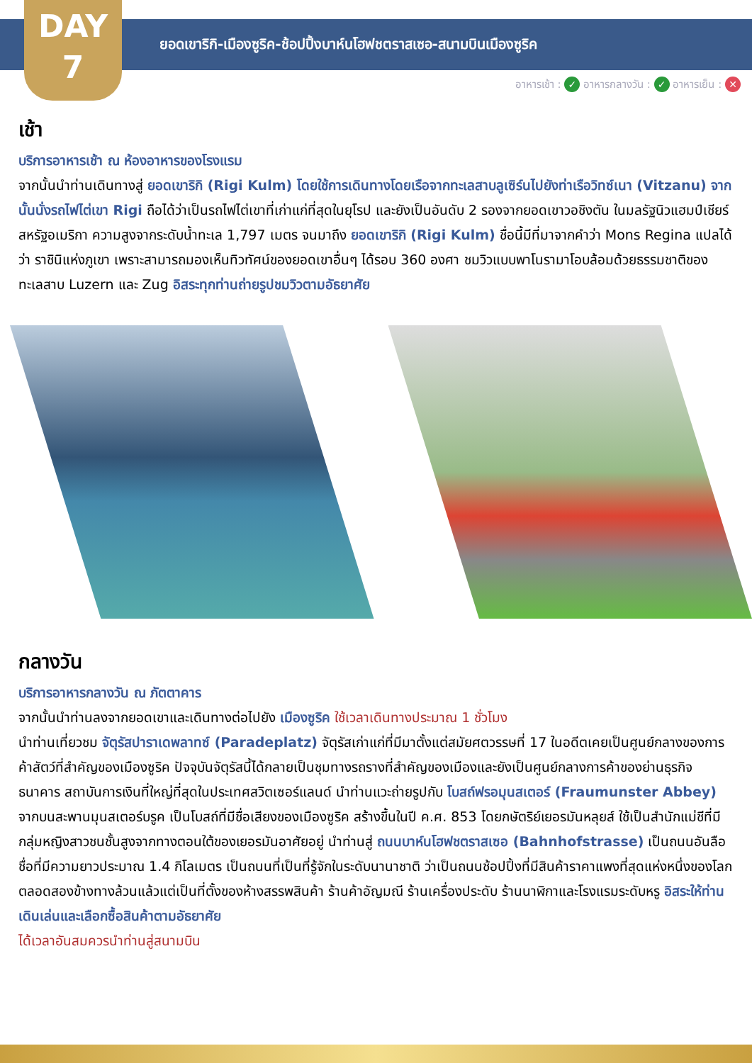DAY
7
ยอดเขาริกิ-เมืองซูริค-ช้อปปิ้งบาห์นโฮฟชตราสเซอ-สนามบินเมืองซูริค
อาหารเช้า : ✓ อาหารกลางวัน : ✓ อาหารเย็น : ✕
เช้า
บริการอาหารเช้า ณ ห้องอาหารของโรงแรม
จากนั้นนำท่านเดินทางสู่ ยอดเขาริกิ (Rigi Kulm) โดยใช้การเดินทางโดยเรือจากทะเลสาบลูเซิร์นไปยังท่าเรือวิทซ์เนา (Vitzanu) จากนั้นนั่งรถไฟไต่เขา Rigi ถือได้ว่าเป็นรถไฟไต่เขาที่เก่าแก่ที่สุดในยุโรป และยังเป็นอันดับ 2 รองจากยอดเขาวอชิงตัน ในมลรัฐนิวแฮมป์เชียร์ สหรัฐอเมริกา ความสูงจากระดับน้ำทะเล 1,797 เมตร จนมาถึง ยอดเขาริกิ (Rigi Kulm) ชื่อนี้มีที่มาจากคำว่า Mons Regina แปลได้ว่า ราชินิแห่งภูเขา เพราะสามารถมองเห็นทิวทัศน์ของยอดเขาอื่นๆ ได้รอบ 360 องศา ชมวิวแบบพาโนรามาโอบล้อมด้วยธรรมชาติของทะเลสาบ Luzern และ Zug อิสระทุกท่านถ่ายรูปชมวิวตามอัธยาศัย
กลางวัน
บริการอาหารกลางวัน ณ ภัตตาคาร
จากนั้นนำท่านลงจากยอดเขาและเดินทางต่อไปยัง เมืองซูริค ใช้เวลาเดินทางประมาณ 1 ชั่วโมง
นำท่านเที่ยวชม จัตุรัสปาราเดพลาทซ์ (Paradeplatz) จัตุรัสเก่าแก่ที่มีมาตั้งแต่สมัยศตวรรษที่ 17 ในอดีตเคยเป็นศูนย์กลางของการค้าสัตว์ที่สำคัญของเมืองซูริค ปัจจุบันจัตุรัสนี้ได้กลายเป็นชุมทางรถรางที่สำคัญของเมืองและยังเป็นศูนย์กลางการค้าของย่านธุรกิจ ธนาคาร สถาบันการเงินที่ใหญ่ที่สุดในประเทศสวิตเซอร์แลนด์ นำท่านแวะถ่ายรูปกับ โบสถ์ฟรอมุนสเตอร์ (Fraumunster Abbey) จากบนสะพานมุนสเตอร์บรูค เป็นโบสถ์ที่มีชื่อเสียงของเมืองซูริค สร้างขึ้นในปี ค.ศ. 853 โดยกษัตริย์เยอรมันหลุยส์ ใช้เป็นสำนักแม่ชีที่มีกลุ่มหญิงสาวชนชั้นสูงจากทางตอนใต้ของเยอรมันอาศัยอยู่ นำท่านสู่ ถนนบาห์นโฮฟชตราสเซอ (Bahnhofstrasse) เป็นถนนอันลือชื่อที่มีความยาวประมาณ 1.4 กิโลเมตร เป็นถนนที่เป็นที่รู้จักในระดับนานาชาติ ว่าเป็นถนนช้อปปิ้งที่มีสินค้าราคาแพงที่สุดแห่งหนึ่งของโลก ตลอดสองข้างทางล้วนแล้วแต่เป็นที่ตั้งของห้างสรรพสินค้า ร้านค้าอัญมณี ร้านเครื่องประดับ ร้านนาฬิกาและโรงแรมระดับหรู อิสระให้ท่านเดินเล่นและเลือกซื้อสินค้าตามอัธยาศัย
ได้เวลาอันสมควรนำท่านสู่สนามบิน